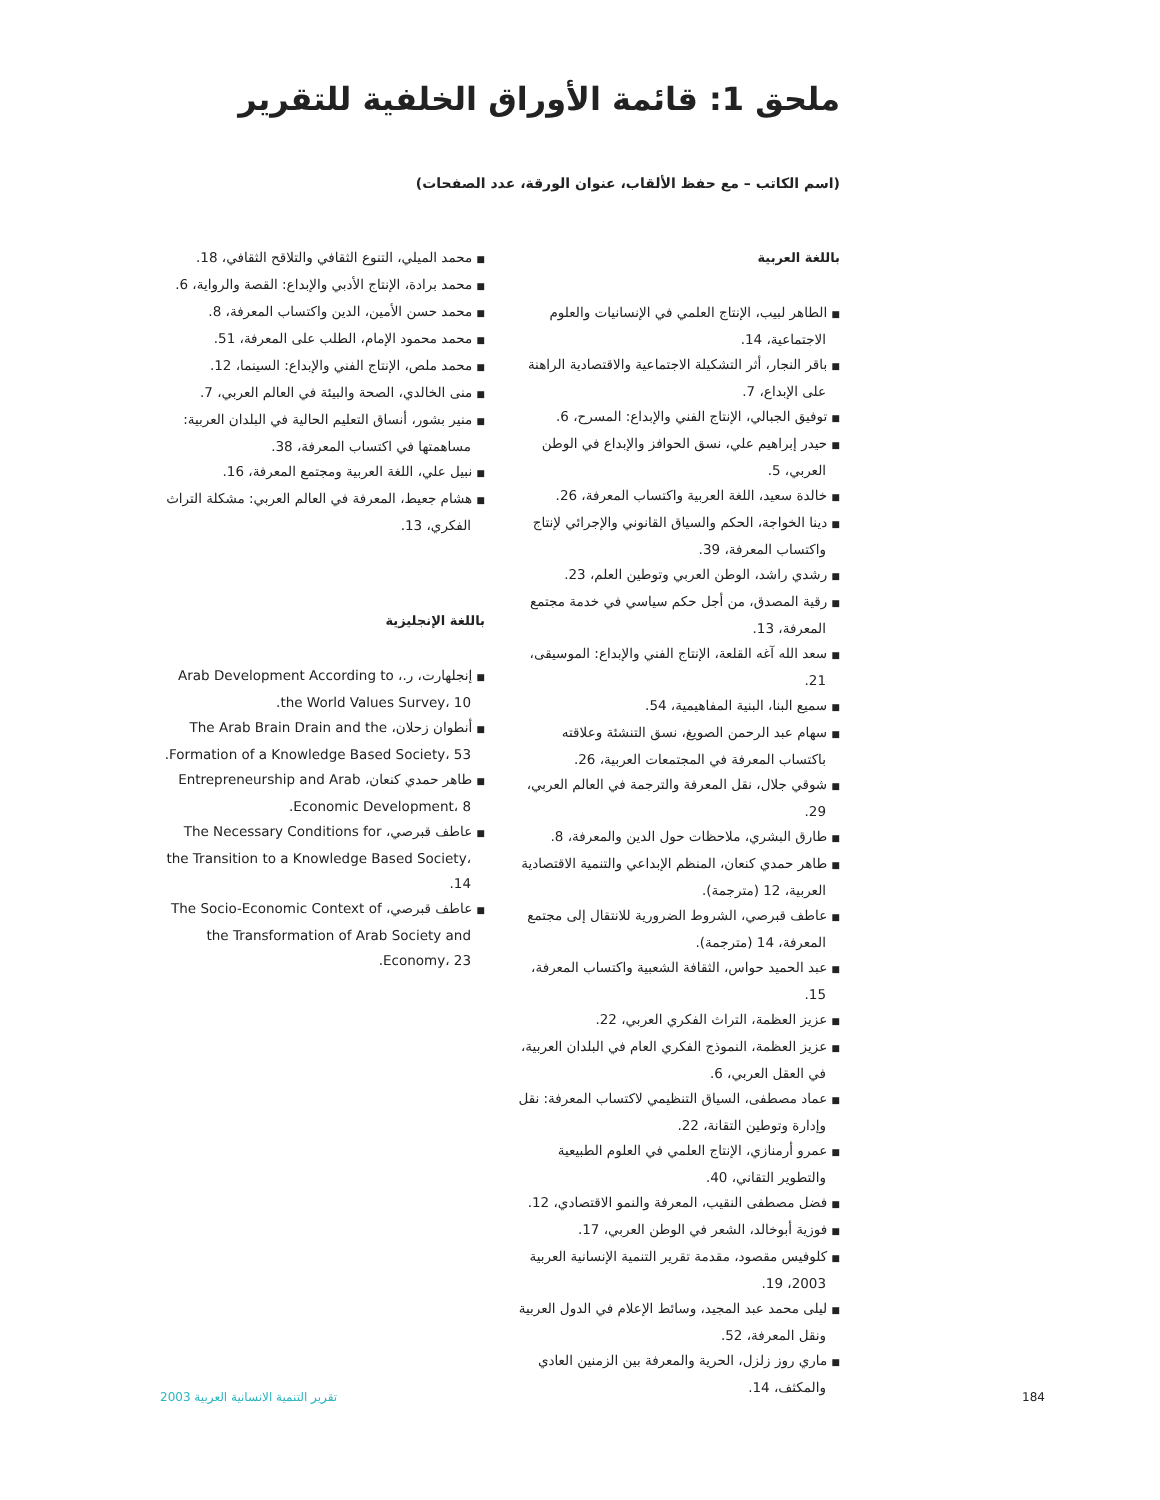ملحق 1: قائمة الأوراق الخلفية للتقرير
(اسم الكاتب – مع حفظ الألقاب، عنوان الورقة، عدد الصفحات)
باللغة العربية
■ الطاهر لبيب، الإنتاج العلمي في الإنسانيات والعلوم الاجتماعية، 14.
■ باقر النجار، أثر التشكيلة الاجتماعية والاقتصادية الراهنة على الإبداع، 7.
■ توفيق الجبالي، الإنتاج الفني والإبداع: المسرح، 6.
■ حيدر إبراهيم علي، نسق الحوافز والإبداع في الوطن العربي، 5.
■ خالدة سعيد، اللغة العربية واكتساب المعرفة، 26.
■ دينا الخواجة، الحكم والسياق القانوني والإجرائي لإنتاج واكتساب المعرفة، 39.
■ رشدي راشد، الوطن العربي وتوطين العلم، 23.
■ رقية المصدق، من أجل حكم سياسي في خدمة مجتمع المعرفة، 13.
■ سعد الله آغه القلعة، الإنتاج الفني والإبداع: الموسيقى، 21.
■ سميع البنا، البنية المفاهيمية، 54.
■ سهام عبد الرحمن الصويغ، نسق التنشئة وعلاقته باكتساب المعرفة في المجتمعات العربية، 26.
■ شوقي جلال، نقل المعرفة والترجمة في العالم العربي، 29.
■ طارق البشري، ملاحظات حول الدين والمعرفة، 8.
■ طاهر حمدي كنعان، المنظم الإبداعي والتنمية الاقتصادية العربية، 12 (مترجمة).
■ عاطف قبرصي، الشروط الضرورية للانتقال إلى مجتمع المعرفة، 14 (مترجمة).
■ عبد الحميد حواس، الثقافة الشعبية واكتساب المعرفة، 15.
■ عزيز العظمة، التراث الفكري العربي، 22.
■ عزيز العظمة، النموذج الفكري العام في البلدان العربية، في العقل العربي، 6.
■ عماد مصطفى، السياق التنظيمي لاكتساب المعرفة: نقل وإدارة وتوطين التقانة، 22.
■ عمرو أرمنازي، الإنتاج العلمي في العلوم الطبيعية والتطوير التقاني، 40.
■ فضل مصطفى النقيب، المعرفة والنمو الاقتصادي، 12.
■ فوزية أبوخالد، الشعر في الوطن العربي، 17.
■ كلوفيس مقصود، مقدمة تقرير التنمية الإنسانية العربية 2003، 19.
■ ليلى محمد عبد المجيد، وسائط الإعلام في الدول العربية ونقل المعرفة، 52.
■ ماري روز زلزل، الحرية والمعرفة بين الزمنين العادي والمكثف، 14.
■ محمد الميلي، التنوع الثقافي والتلاقح الثقافي، 18.
■ محمد برادة، الإنتاج الأدبي والإبداع: القصة والرواية، 6.
■ محمد حسن الأمين، الدين واكتساب المعرفة، 8.
■ محمد محمود الإمام، الطلب على المعرفة، 51.
■ محمد ملص، الإنتاج الفني والإبداع: السينما، 12.
■ منى الخالدي، الصحة والبيئة في العالم العربي، 7.
■ منير بشور، أنساق التعليم الحالية في البلدان العربية: مساهمتها في اكتساب المعرفة، 38.
■ نبيل علي، اللغة العربية ومجتمع المعرفة، 16.
■ هشام جعيط، المعرفة في العالم العربي: مشكلة التراث الفكري، 13.
باللغة الإنجليزية
■ إنجلهارت، ر.، Arab Development According to the World Values Survey، 10.
■ أنطوان زحلان، The Arab Brain Drain and the Formation of a Knowledge Based Society، 53.
■ طاهر حمدي كنعان، Entrepreneurship and Arab Economic Development، 8.
■ عاطف قبرصي، The Necessary Conditions for the Transition to a Knowledge Based Society، 14.
■ عاطف قبرصي، The Socio-Economic Context of the Transformation of Arab Society and Economy، 23.
184 تقرير التنمية الانسانية العربية 2003